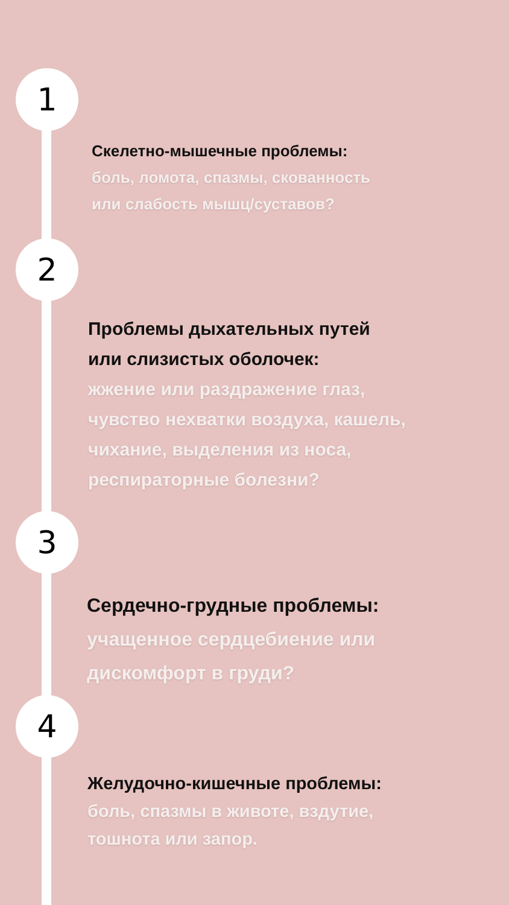1
Скелетно-мышечные проблемы:
боль, ломота, спазмы, скованность
или слабость мышц/суставов?
2
Проблемы дыхательных путей
или слизистых оболочек:
жжение или раздражение глаз,
чувство нехватки воздуха, кашель,
чихание, выделения из носа,
респираторные болезни?
3
Сердечно-грудные проблемы:
учащенное сердцебиение или
дискомфорт в груди?
4
Желудочно-кишечные проблемы:
боль, спазмы в животе, вздутие,
тошнота или запор.